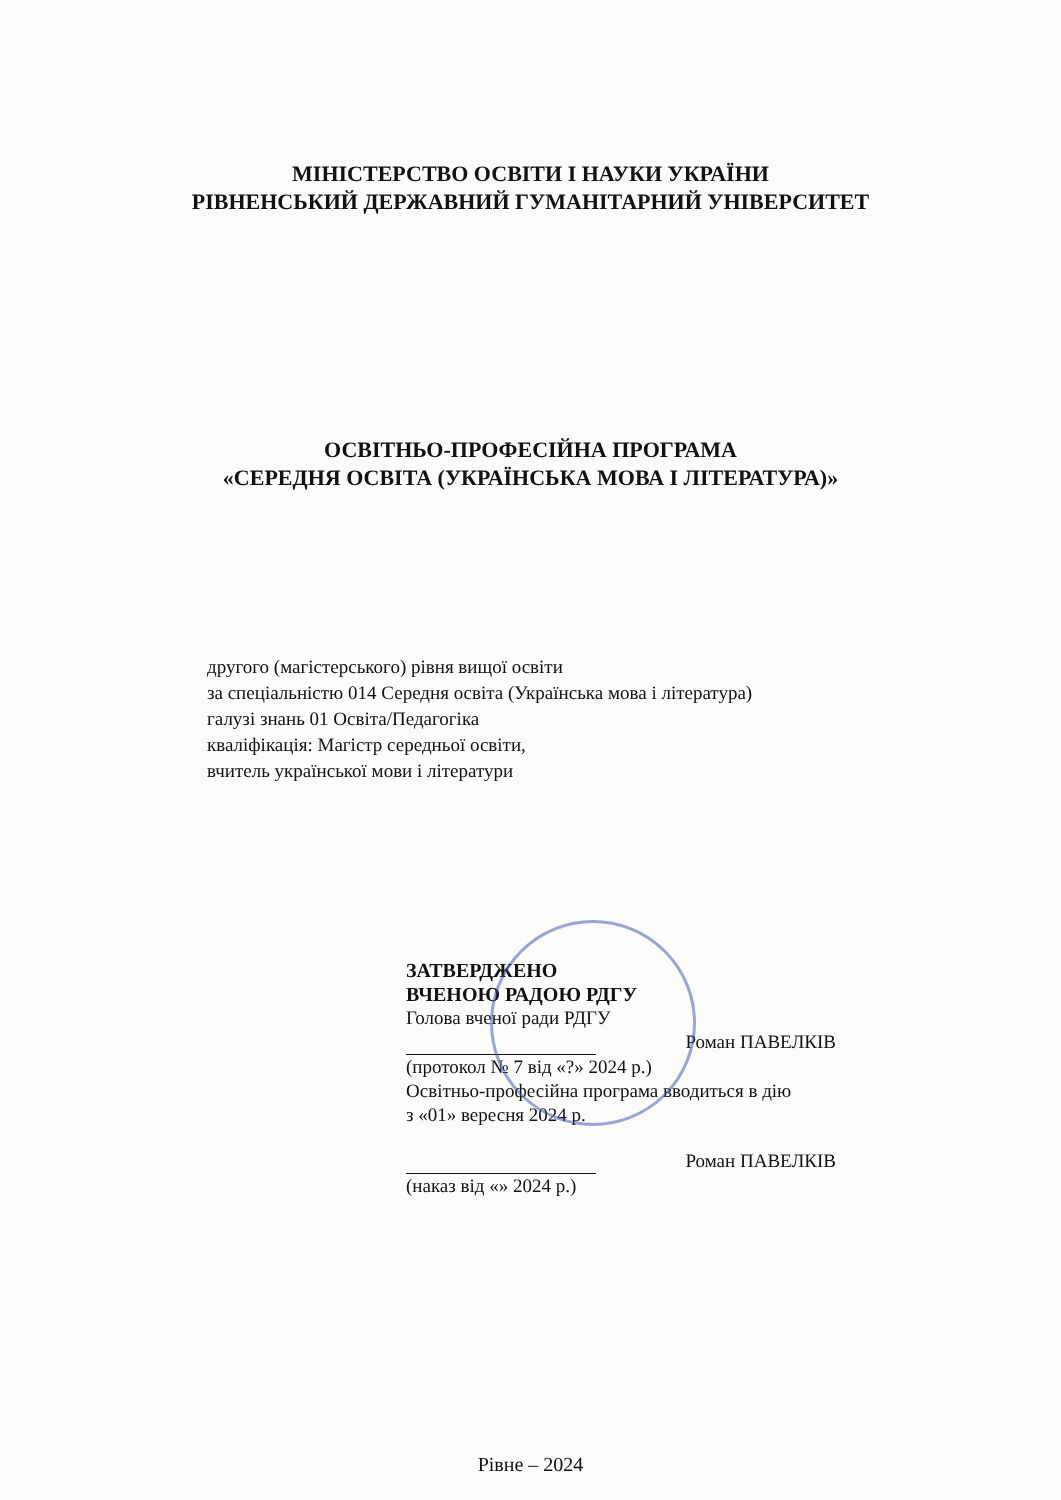МІНІСТЕРСТВО ОСВІТИ І НАУКИ УКРАЇНИ
РІВНЕНСЬКИЙ ДЕРЖАВНИЙ ГУМАНІТАРНИЙ УНІВЕРСИТЕТ
ОСВІТНЬО-ПРОФЕСІЙНА ПРОГРАМА
«СЕРЕДНЯ ОСВІТА (УКРАЇНСЬКА МОВА І ЛІТЕРАТУРА)»
другого (магістерського) рівня вищої освіти
за спеціальністю 014 Середня освіта (Українська мова і література)
галузі знань 01 Освіта/Педагогіка
кваліфікація: Магістр середньої освіти,
вчитель української мови і літератури
ЗАТВЕРДЖЕНО
ВЧЕНОЮ РАДОЮ РДГУ
Голова вченої ради РДГУ
Роман ПАВЕЛКІВ
(протокол № 7 від «?» 2024 р.)
Освітньо-професійна програма вводиться в дію
з «01» вересня 2024 р.
Роман ПАВЕЛКІВ
(наказ від «» 2024 р.)
Рівне – 2024